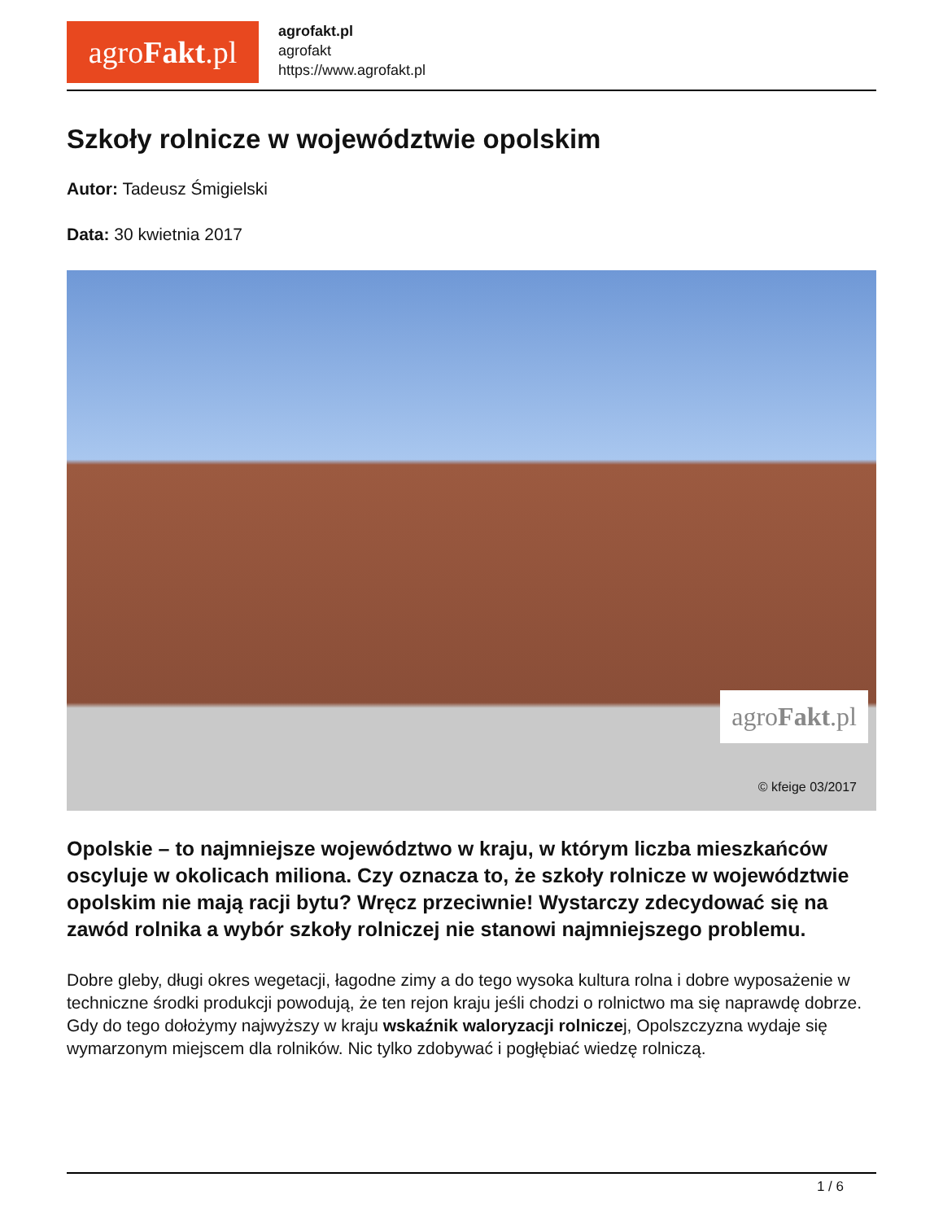agro Fakt.pl
agrofakt.pl
agrofakt
https://www.agrofakt.pl
Szkoły rolnicze w województwie opolskim
Autor: Tadeusz Śmigielski
Data: 30 kwietnia 2017
agroFakt.pl
© kfeige 03/2017
Opolskie – to najmniejsze województwo w kraju, w którym liczba mieszkańców oscyluje w okolicach miliona. Czy oznacza to, że szkoły rolnicze w województwie opolskim nie mają racji bytu? Wręcz przeciwnie! Wystarczy zdecydować się na zawód rolnika a wybór szkoły rolniczej nie stanowi najmniejszego problemu.
Dobre gleby, długi okres wegetacji, łagodne zimy a do tego wysoka kultura rolna i dobre wyposażenie w techniczne środki produkcji powodują, że ten rejon kraju jeśli chodzi o rolnictwo ma się naprawdę dobrze. Gdy do tego dołożymy najwyższy w kraju wskaźnik waloryzacji rolniczej, Opolszczyzna wydaje się wymarzonym miejscem dla rolników. Nic tylko zdobywać i pogłębiać wiedzę rolniczą.
1 / 6